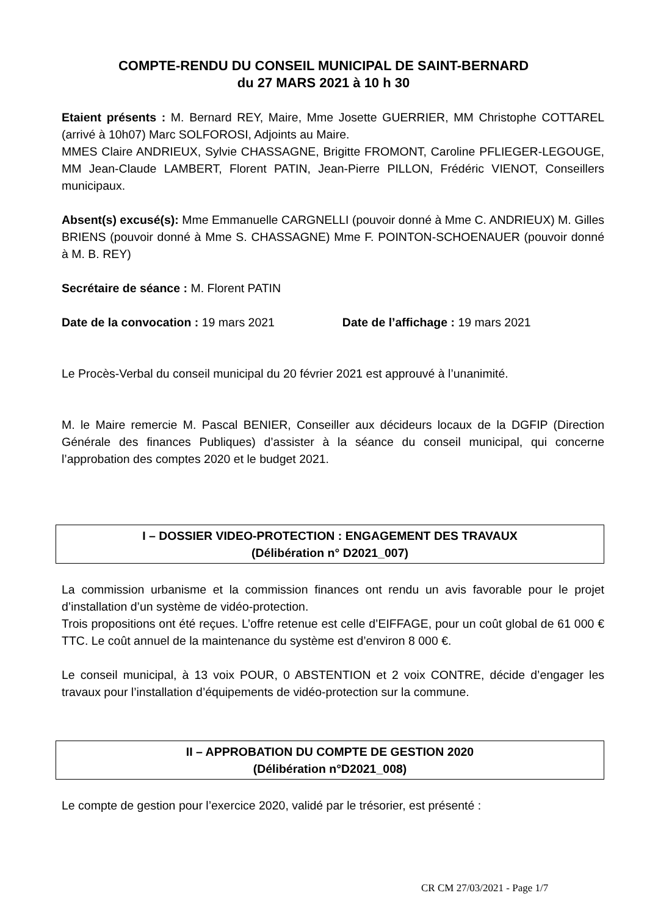COMPTE-RENDU DU CONSEIL MUNICIPAL DE SAINT-BERNARD
du 27 MARS 2021 à 10 h 30
Etaient présents : M. Bernard REY, Maire, Mme Josette GUERRIER, MM Christophe COTTAREL (arrivé à 10h07) Marc SOLFOROSI, Adjoints au Maire.
MMES Claire ANDRIEUX, Sylvie CHASSAGNE, Brigitte FROMONT, Caroline PFLIEGER-LEGOUGE, MM Jean-Claude LAMBERT, Florent PATIN, Jean-Pierre PILLON, Frédéric VIENOT, Conseillers municipaux.
Absent(s) excusé(s): Mme Emmanuelle CARGNELLI (pouvoir donné à Mme C. ANDRIEUX) M. Gilles BRIENS (pouvoir donné à Mme S. CHASSAGNE) Mme F. POINTON-SCHOENAUER (pouvoir donné à M. B. REY)
Secrétaire de séance : M. Florent PATIN
Date de la convocation : 19 mars 2021 Date de l’affichage : 19 mars 2021
Le Procès-Verbal du conseil municipal du 20 février 2021 est approuvé à l’unanimité.
M. le Maire remercie M. Pascal BENIER, Conseiller aux décideurs locaux de la DGFIP (Direction Générale des finances Publiques) d’assister à la séance du conseil municipal, qui concerne l’approbation des comptes 2020 et le budget 2021.
I – DOSSIER VIDEO-PROTECTION : ENGAGEMENT DES TRAVAUX
(Délibération n° D2021_007)
La commission urbanisme et la commission finances ont rendu un avis favorable pour le projet d’installation d’un système de vidéo-protection.
Trois propositions ont été reçues. L’offre retenue est celle d’EIFFAGE, pour un coût global de 61 000 € TTC. Le coût annuel de la maintenance du système est d’environ 8 000 €.
Le conseil municipal, à 13 voix POUR, 0 ABSTENTION et 2 voix CONTRE, décide d’engager les travaux pour l’installation d’équipements de vidéo-protection sur la commune.
II – APPROBATION DU COMPTE DE GESTION 2020
(Délibération n°D2021_008)
Le compte de gestion pour l’exercice 2020, validé par le trésorier, est présenté :
CR CM 27/03/2021 - Page 1/7